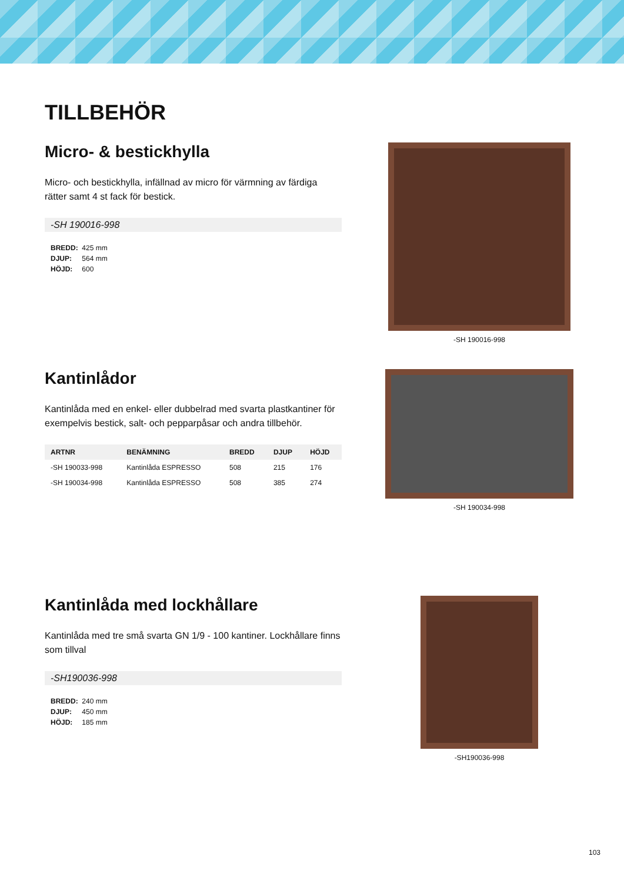TILLBEHÖR
Micro- & bestickhylla
Micro- och bestickhylla, infällnad av micro för värmning av färdiga rätter samt 4 st fack för bestick.
-SH 190016-998
BREDD: 425 mm
DJUP: 564 mm
HÖJD: 600
-SH 190016-998
Kantinlådor
Kantinlåda med en enkel- eller dubbelrad med svarta plastkantiner för exempelvis bestick, salt- och pepparpåsar och andra tillbehör.
| ARTNR | BENÄMNING | BREDD | DJUP | HÖJD |
| --- | --- | --- | --- | --- |
| -SH 190033-998 | Kantinlåda ESPRESSO | 508 | 215 | 176 |
| -SH 190034-998 | Kantinlåda ESPRESSO | 508 | 385 | 274 |
-SH 190034-998
Kantinlåda med lockhållare
Kantinlåda med tre små svarta GN 1/9 - 100 kantiner. Lockhållare finns som tillval
-SH190036-998
BREDD: 240 mm
DJUP: 450 mm
HÖJD: 185 mm
-SH190036-998
103